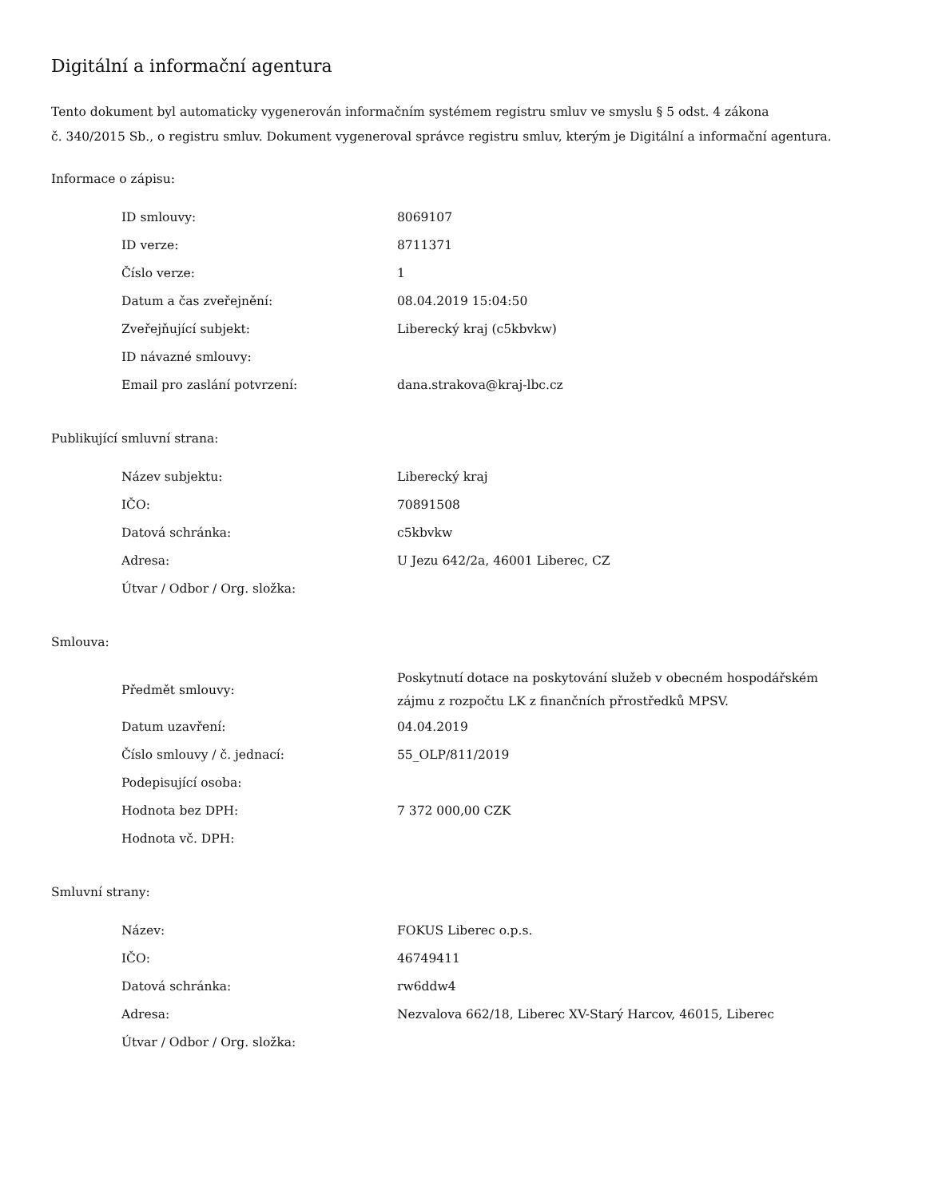Digitální a informační agentura
Tento dokument byl automaticky vygenerován informačním systémem registru smluv ve smyslu § 5 odst. 4 zákona
č. 340/2015 Sb., o registru smluv. Dokument vygeneroval správce registru smluv, kterým je Digitální a informační agentura.
Informace o zápisu:
| ID smlouvy: | 8069107 |
| ID verze: | 8711371 |
| Číslo verze: | 1 |
| Datum a čas zveřejnění: | 08.04.2019 15:04:50 |
| Zveřejňující subjekt: | Liberecký kraj (c5kbvkw) |
| ID návazné smlouvy: | |
| Email pro zaslání potvrzení: | dana.strakova@kraj-lbc.cz |
Publikující smluvní strana:
| Název subjektu: | Liberecký kraj |
| IČO: | 70891508 |
| Datová schránka: | c5kbvkw |
| Adresa: | U Jezu 642/2a, 46001 Liberec, CZ |
| Útvar / Odbor / Org. složka: | |
Smlouva:
| Předmět smlouvy: | Poskytnutí dotace na poskytování služeb v obecném hospodářském zájmu z rozpočtu LK z finančních přrostředků MPSV. |
| Datum uzavření: | 04.04.2019 |
| Číslo smlouvy / č. jednací: | 55_OLP/811/2019 |
| Podepisující osoba: | |
| Hodnota bez DPH: | 7 372 000,00 CZK |
| Hodnota vč. DPH: | |
Smluvní strany:
| Název: | FOKUS Liberec o.p.s. |
| IČO: | 46749411 |
| Datová schránka: | rw6ddw4 |
| Adresa: | Nezvalova 662/18, Liberec XV-Starý Harcov, 46015, Liberec |
| Útvar / Odbor / Org. složka: | |